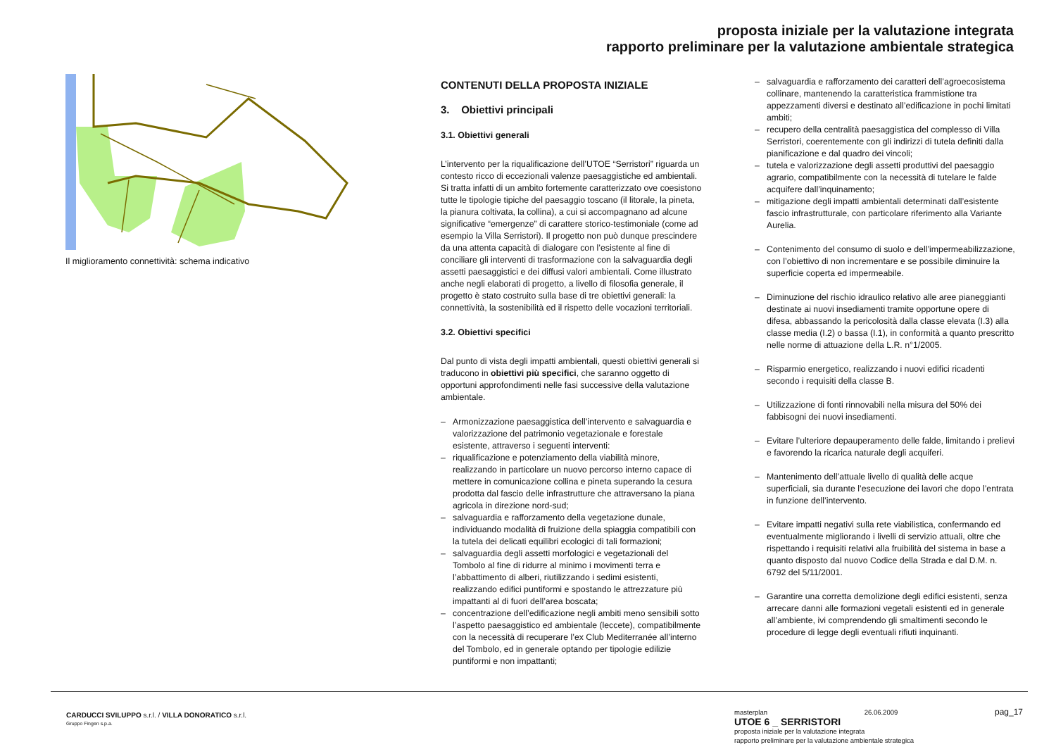proposta iniziale per la valutazione integrata
rapporto preliminare per la valutazione ambientale strategica
Il miglioramento connettività: schema indicativo
CONTENUTI DELLA PROPOSTA INIZIALE
3. Obiettivi principali
3.1. Obiettivi generali
L’intervento per la riqualificazione dell’UTOE “Serristori” riguarda un contesto ricco di eccezionali valenze paesaggistiche ed ambientali. Si tratta infatti di un ambito fortemente caratterizzato ove coesistono tutte le tipologie tipiche del paesaggio toscano (il litorale, la pineta, la pianura coltivata, la collina), a cui si accompagnano ad alcune significative “emergenze” di carattere storico-testimoniale (come ad esempio la Villa Serristori). Il progetto non può dunque prescindere da una attenta capacità di dialogare con l’esistente al fine di conciliare gli interventi di trasformazione con la salvaguardia degli assetti paesaggistici e dei diffusi valori ambientali. Come illustrato anche negli elaborati di progetto, a livello di filosofia generale, il progetto è stato costruito sulla base di tre obiettivi generali: la connettività, la sostenibilità ed il rispetto delle vocazioni territoriali.
3.2. Obiettivi specifici
Dal punto di vista degli impatti ambientali, questi obiettivi generali si traducono in obiettivi più specifici, che saranno oggetto di opportuni approfondimenti nelle fasi successive della valutazione ambientale.
– Armonizzazione paesaggistica dell’intervento e salvaguardia e valorizzazione del patrimonio vegetazionale e forestale esistente, attraverso i seguenti interventi:
– riqualificazione e potenziamento della viabilità minore, realizzando in particolare un nuovo percorso interno capace di mettere in comunicazione collina e pineta superando la cesura prodotta dal fascio delle infrastrutture che attraversano la piana agricola in direzione nord-sud;
– salvaguardia e rafforzamento della vegetazione dunale, individuando modalità di fruizione della spiaggia compatibili con la tutela dei delicati equilibri ecologici di tali formazioni;
– salvaguardia degli assetti morfologici e vegetazionali del Tombolo al fine di ridurre al minimo i movimenti terra e l’abbattimento di alberi, riutilizzando i sedimi esistenti, realizzando edifici puntiformi e spostando le attrezzature più impattanti al di fuori dell’area boscata;
– concentrazione dell’edificazione negli ambiti meno sensibili sotto l’aspetto paesaggistico ed ambientale (leccete), compatibilmente con la necessità di recuperare l’ex Club Mediterranée all’interno del Tombolo, ed in generale optando per tipologie edilizie puntiformi e non impattanti;
– salvaguardia e rafforzamento dei caratteri dell’agroecosistema collinare, mantenendo la caratteristica frammistione tra appezzamenti diversi e destinato all’edificazione in pochi limitati ambiti;
– recupero della centralità paesaggistica del complesso di Villa Serristori, coerentemente con gli indirizzi di tutela definiti dalla pianificazione e dal quadro dei vincoli;
– tutela e valorizzazione degli assetti produttivi del paesaggio agrario, compatibilmente con la necessità di tutelare le falde acquifere dall’inquinamento;
– mitigazione degli impatti ambientali determinati dall’esistente fascio infrastrutturale, con particolare riferimento alla Variante Aurelia.
– Contenimento del consumo di suolo e dell’impermeabilizzazione, con l’obiettivo di non incrementare e se possibile diminuire la superficie coperta ed impermeabile.
– Diminuzione del rischio idraulico relativo alle aree pianeggianti destinate ai nuovi insediamenti tramite opportune opere di difesa, abbassando la pericolosità dalla classe elevata (I.3) alla classe media (I.2) o bassa (I.1), in conformità a quanto prescritto nelle norme di attuazione della L.R. n°1/2005.
– Risparmio energetico, realizzando i nuovi edifici ricadenti secondo i requisiti della classe B.
– Utilizzazione di fonti rinnovabili nella misura del 50% dei fabbisogni dei nuovi insediamenti.
– Evitare l’ulteriore depauperamento delle falde, limitando i prelievi e favorendo la ricarica naturale degli acquiferi.
– Mantenimento dell’attuale livello di qualità delle acque superficiali, sia durante l’esecuzione dei lavori che dopo l’entrata in funzione dell’intervento.
– Evitare impatti negativi sulla rete viabilistica, confermando ed eventualmente migliorando i livelli di servizio attuali, oltre che rispettando i requisiti relativi alla fruibilità del sistema in base a quanto disposto dal nuovo Codice della Strada e dal D.M. n. 6792 del 5/11/2001.
– Garantire una corretta demolizione degli edifici esistenti, senza arrecare danni alle formazioni vegetali esistenti ed in generale all’ambiente, ivi comprendendo gli smaltimenti secondo le procedure di legge degli eventuali rifiuti inquinanti.
CARDUCCI SVILUPPO s.r.l. / VILLA DONORATICO s.r.l.
Gruppo Fingen s.p.a.
masterplan 26.06.2009 pag_17
UTOE 6 _ SERRISTORI
proposta iniziale per la valutazione integrata
rapporto preliminare per la valutazione ambientale strategica